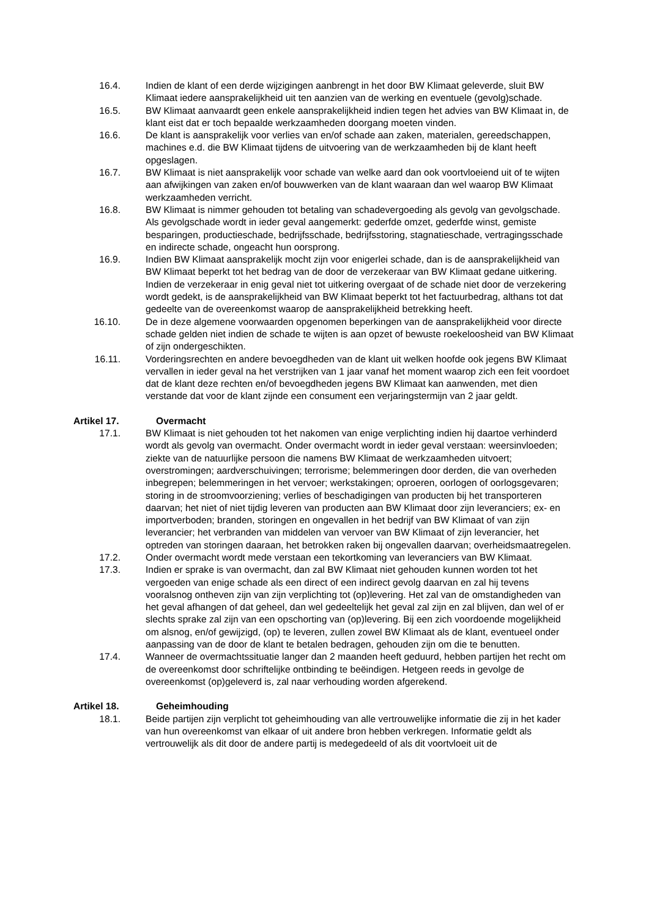16.4. Indien de klant of een derde wijzigingen aanbrengt in het door BW Klimaat geleverde, sluit BW Klimaat iedere aansprakelijkheid uit ten aanzien van de werking en eventuele (gevolg)schade.
16.5. BW Klimaat aanvaardt geen enkele aansprakelijkheid indien tegen het advies van BW Klimaat in, de klant eist dat er toch bepaalde werkzaamheden doorgang moeten vinden.
16.6. De klant is aansprakelijk voor verlies van en/of schade aan zaken, materialen, gereedschappen, machines e.d. die BW Klimaat tijdens de uitvoering van de werkzaamheden bij de klant heeft opgeslagen.
16.7. BW Klimaat is niet aansprakelijk voor schade van welke aard dan ook voortvloeiend uit of te wijten aan afwijkingen van zaken en/of bouwwerken van de klant waaraan dan wel waarop BW Klimaat werkzaamheden verricht.
16.8. BW Klimaat is nimmer gehouden tot betaling van schadevergoeding als gevolg van gevolgschade. Als gevolgschade wordt in ieder geval aangemerkt: gederfde omzet, gederfde winst, gemiste besparingen, productieschade, bedrijfsschade, bedrijfsstoring, stagnatieschade, vertragingsschade en indirecte schade, ongeacht hun oorsprong.
16.9. Indien BW Klimaat aansprakelijk mocht zijn voor enigerlei schade, dan is de aansprakelijkheid van BW Klimaat beperkt tot het bedrag van de door de verzekeraar van BW Klimaat gedane uitkering. Indien de verzekeraar in enig geval niet tot uitkering overgaat of de schade niet door de verzekering wordt gedekt, is de aansprakelijkheid van BW Klimaat beperkt tot het factuurbedrag, althans tot dat gedeelte van de overeenkomst waarop de aansprakelijkheid betrekking heeft.
16.10. De in deze algemene voorwaarden opgenomen beperkingen van de aansprakelijkheid voor directe schade gelden niet indien de schade te wijten is aan opzet of bewuste roekeloosheid van BW Klimaat of zijn ondergeschikten.
16.11. Vorderingsrechten en andere bevoegdheden van de klant uit welken hoofde ook jegens BW Klimaat vervallen in ieder geval na het verstrijken van 1 jaar vanaf het moment waarop zich een feit voordoet dat de klant deze rechten en/of bevoegdheden jegens BW Klimaat kan aanwenden, met dien verstande dat voor de klant zijnde een consument een verjaringstermijn van 2 jaar geldt.
Artikel 17. Overmacht
17.1. BW Klimaat is niet gehouden tot het nakomen van enige verplichting indien hij daartoe verhinderd wordt als gevolg van overmacht. Onder overmacht wordt in ieder geval verstaan: weersinvloeden; ziekte van de natuurlijke persoon die namens BW Klimaat de werkzaamheden uitvoert; overstromingen; aardverschuivingen; terrorisme; belemmeringen door derden, die van overheden inbegrepen; belemmeringen in het vervoer; werkstakingen; oproeren, oorlogen of oorlogsgevaren; storing in de stroomvoorziening; verlies of beschadigingen van producten bij het transporteren daarvan; het niet of niet tijdig leveren van producten aan BW Klimaat door zijn leveranciers; ex- en importverboden; branden, storingen en ongevallen in het bedrijf van BW Klimaat of van zijn leverancier; het verbranden van middelen van vervoer van BW Klimaat of zijn leverancier, het optreden van storingen daaraan, het betrokken raken bij ongevallen daarvan; overheidsmaatregelen.
17.2. Onder overmacht wordt mede verstaan een tekortkoming van leveranciers van BW Klimaat.
17.3. Indien er sprake is van overmacht, dan zal BW Klimaat niet gehouden kunnen worden tot het vergoeden van enige schade als een direct of een indirect gevolg daarvan en zal hij tevens vooralsnog ontheven zijn van zijn verplichting tot (op)levering. Het zal van de omstandigheden van het geval afhangen of dat geheel, dan wel gedeeltelijk het geval zal zijn en zal blijven, dan wel of er slechts sprake zal zijn van een opschorting van (op)levering. Bij een zich voordoende mogelijkheid om alsnog, en/of gewijzigd, (op) te leveren, zullen zowel BW Klimaat als de klant, eventueel onder aanpassing van de door de klant te betalen bedragen, gehouden zijn om die te benutten.
17.4. Wanneer de overmachtssituatie langer dan 2 maanden heeft geduurd, hebben partijen het recht om de overeenkomst door schriftelijke ontbinding te beëindigen. Hetgeen reeds in gevolge de overeenkomst (op)geleverd is, zal naar verhouding worden afgerekend.
Artikel 18. Geheimhouding
18.1. Beide partijen zijn verplicht tot geheimhouding van alle vertrouwelijke informatie die zij in het kader van hun overeenkomst van elkaar of uit andere bron hebben verkregen. Informatie geldt als vertrouwelijk als dit door de andere partij is medegedeeld of als dit voortvloeit uit de